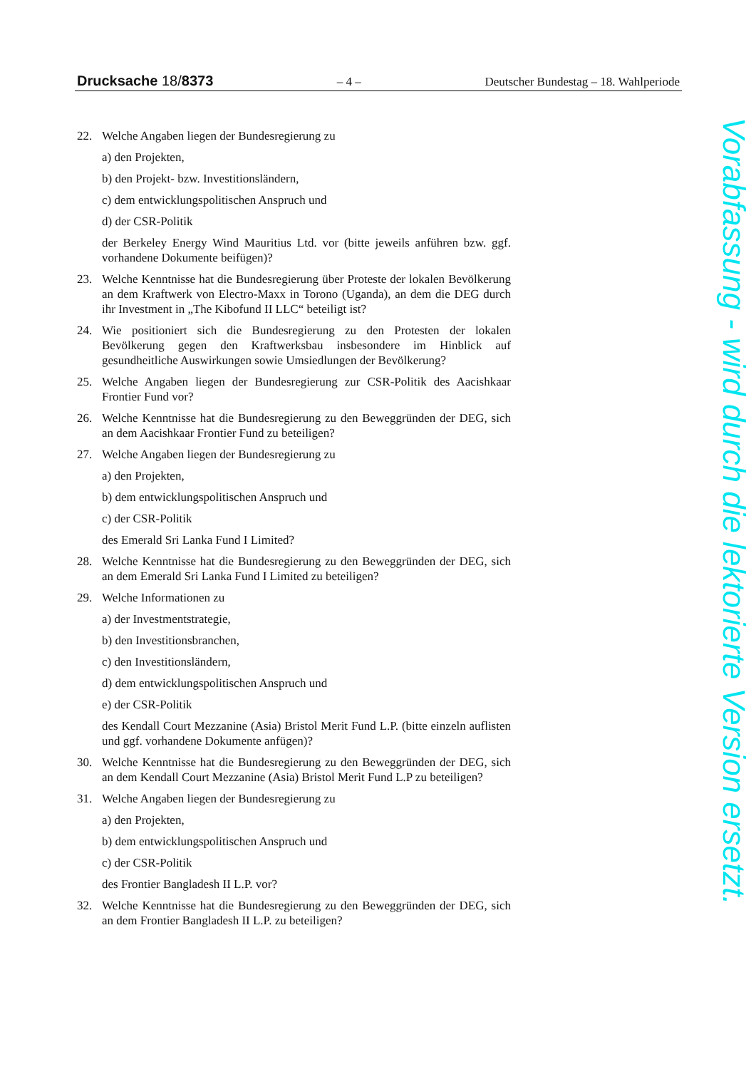Drucksache 18/8373 – 4 – Deutscher Bundestag – 18. Wahlperiode
22. Welche Angaben liegen der Bundesregierung zu
a) den Projekten,
b) den Projekt- bzw. Investitionsländern,
c) dem entwicklungspolitischen Anspruch und
d) der CSR-Politik
der Berkeley Energy Wind Mauritius Ltd. vor (bitte jeweils anführen bzw. ggf. vorhandene Dokumente beifügen)?
23. Welche Kenntnisse hat die Bundesregierung über Proteste der lokalen Bevölkerung an dem Kraftwerk von Electro-Maxx in Torono (Uganda), an dem die DEG durch ihr Investment in „The Kibofund II LLC“ beteiligt ist?
24. Wie positioniert sich die Bundesregierung zu den Protesten der lokalen Bevölkerung gegen den Kraftwerksbau insbesondere im Hinblick auf gesundheitliche Auswirkungen sowie Umsiedlungen der Bevölkerung?
25. Welche Angaben liegen der Bundesregierung zur CSR-Politik des Aacishkaar Frontier Fund vor?
26. Welche Kenntnisse hat die Bundesregierung zu den Beweggründen der DEG, sich an dem Aacishkaar Frontier Fund zu beteiligen?
27. Welche Angaben liegen der Bundesregierung zu
a) den Projekten,
b) dem entwicklungspolitischen Anspruch und
c) der CSR-Politik
des Emerald Sri Lanka Fund I Limited?
28. Welche Kenntnisse hat die Bundesregierung zu den Beweggründen der DEG, sich an dem Emerald Sri Lanka Fund I Limited zu beteiligen?
29. Welche Informationen zu
a) der Investmentstrategie,
b) den Investitionsbranchen,
c) den Investitionsländern,
d) dem entwicklungspolitischen Anspruch und
e) der CSR-Politik
des Kendall Court Mezzanine (Asia) Bristol Merit Fund L.P. (bitte einzeln auflisten und ggf. vorhandene Dokumente anfügen)?
30. Welche Kenntnisse hat die Bundesregierung zu den Beweggründen der DEG, sich an dem Kendall Court Mezzanine (Asia) Bristol Merit Fund L.P zu beteiligen?
31. Welche Angaben liegen der Bundesregierung zu
a) den Projekten,
b) dem entwicklungspolitischen Anspruch und
c) der CSR-Politik
des Frontier Bangladesh II L.P. vor?
32. Welche Kenntnisse hat die Bundesregierung zu den Beweggründen der DEG, sich an dem Frontier Bangladesh II L.P. zu beteiligen?
Vorabfassung - wird durch die lektorierte Version ersetzt.